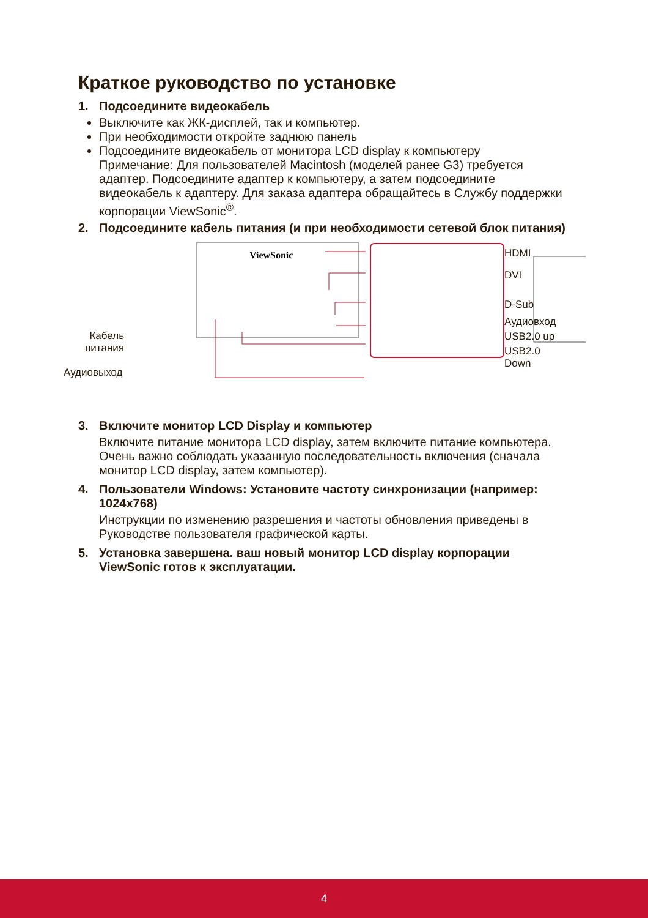Краткое руководство по установке
1. Подсоедините видеокабель
Выключите как ЖК-дисплей, так и компьютер.
При необходимости откройте заднюю панель
Подсоедините видеокабель от монитора LCD display к компьютеру
Примечание: Для пользователей Macintosh (моделей ранее G3) требуется адаптер. Подсоедините адаптер к компьютеру, а затем подсоедините видеокабель к адаптеру. Для заказа адаптера обращайтесь в Службу поддержки корпорации ViewSonic<sup>®</sup>.
2. Подсоедините кабель питания (и при необходимости сетевой блок питания)
ViewSonic
HDMI
DVI
D-Sub
Аудиовход
USB2.0 up
USB2.0 Down
Кабель питания
Аудиовыход
3. Включите монитор LCD Display и компьютер
Включите питание монитора LCD display, затем включите питание компьютера. Очень важно соблюдать указанную последовательность включения (сначала монитор LCD display, затем компьютер).
4. Пользователи Windows: Установите частоту синхронизации (например: 1024x768)
Инструкции по изменению разрешения и частоты обновления приведены в Руководстве пользователя графической карты.
5. Установка завершена. ваш новый монитор LCD display корпорации ViewSonic готов к эксплуатации.
4